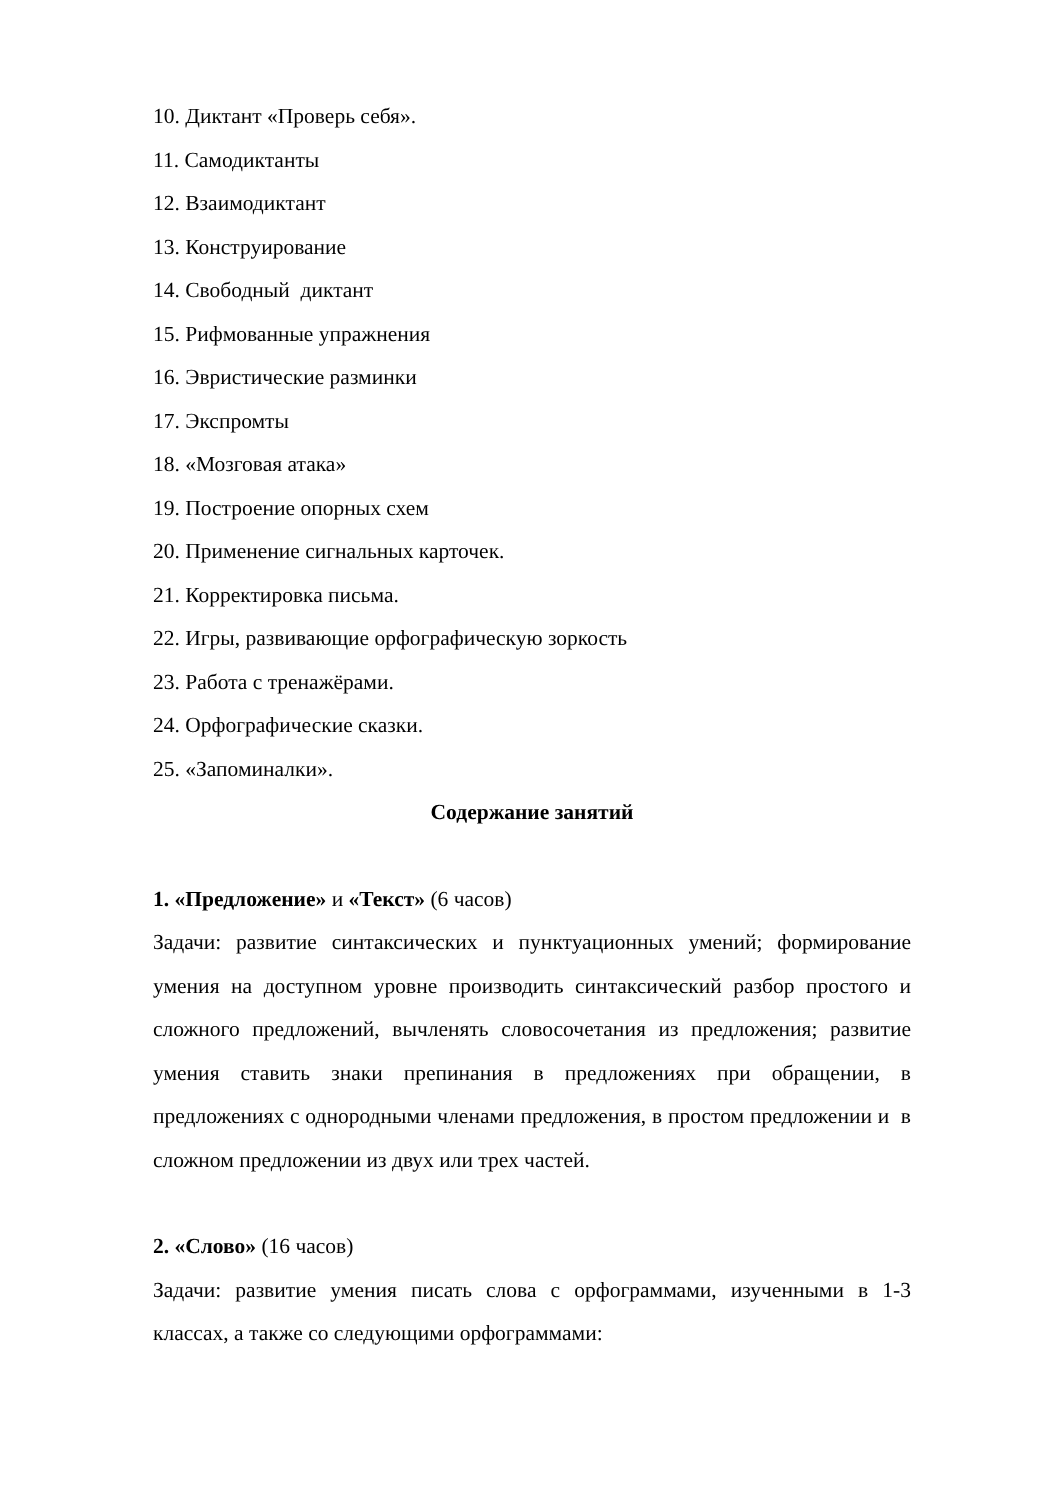10. Диктант «Проверь себя».
11. Самодиктанты
12. Взаимодиктант
13. Конструирование
14. Свободный диктант
15. Рифмованные упражнения
16. Эвристические разминки
17. Экспромты
18. «Мозговая атака»
19. Построение опорных схем
20. Применение сигнальных карточек.
21. Корректировка письма.
22. Игры, развивающие орфографическую зоркость
23. Работа с тренажёрами.
24. Орфографические сказки.
25. «Запоминалки».
Содержание занятий
1. «Предложение» и «Текст» (6 часов)
Задачи: развитие синтаксических и пунктуационных умений; формирование умения на доступном уровне производить синтаксический разбор простого и сложного предложений, вычленять словосочетания из предложения; развитие умения ставить знаки препинания в предложениях при обращении, в предложениях с однородными членами предложения, в простом предложении и в сложном предложении из двух или трех частей.
2. «Слово» (16 часов)
Задачи: развитие умения писать слова с орфограммами, изученными в 1-3 классах, а также со следующими орфограммами: